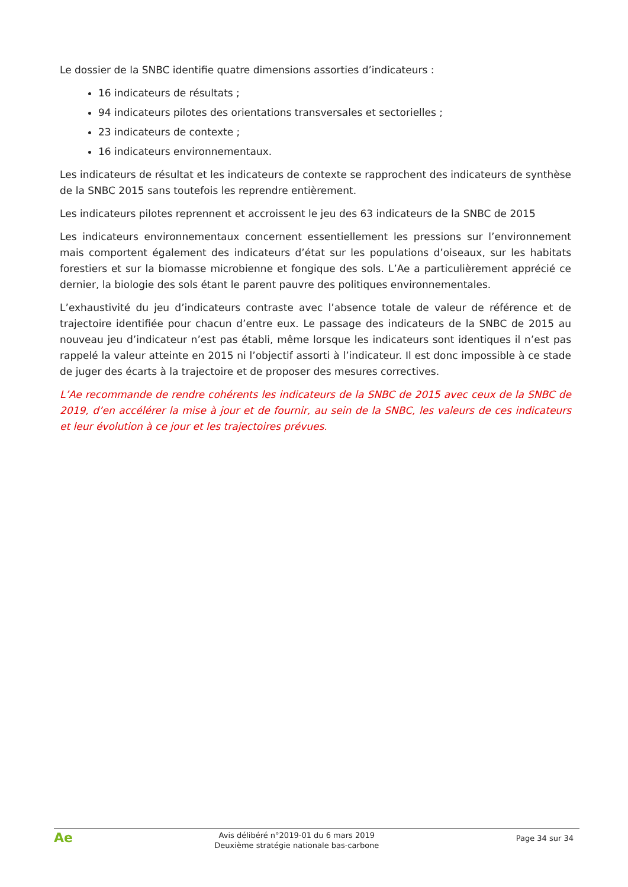Le dossier de la SNBC identifie quatre dimensions assorties d’indicateurs :
16 indicateurs de résultats ;
94 indicateurs pilotes des orientations transversales et sectorielles ;
23 indicateurs de contexte ;
16 indicateurs environnementaux.
Les indicateurs de résultat et les indicateurs de contexte se rapprochent des indicateurs de synthèse de la SNBC 2015 sans toutefois les reprendre entièrement.
Les indicateurs pilotes reprennent et accroissent le jeu des 63 indicateurs de la SNBC de 2015
Les indicateurs environnementaux concernent essentiellement les pressions sur l’environnement mais comportent également des indicateurs d’état sur les populations d’oiseaux, sur les habitats forestiers et sur la biomasse microbienne et fongique des sols. L’Ae a particulièrement apprécié ce dernier, la biologie des sols étant le parent pauvre des politiques environnementales.
L’exhaustivité du jeu d’indicateurs contraste avec l’absence totale de valeur de référence et de trajectoire identifiée pour chacun d’entre eux. Le passage des indicateurs de la SNBC de 2015 au nouveau jeu d’indicateur n’est pas établi, même lorsque les indicateurs sont identiques il n’est pas rappelé la valeur atteinte en 2015 ni l’objectif assorti à l’indicateur. Il est donc impossible à ce stade de juger des écarts à la trajectoire et de proposer des mesures correctives.
L’Ae recommande de rendre cohérents les indicateurs de la SNBC de 2015 avec ceux de la SNBC de 2019, d’en accélérer la mise à jour et de fournir, au sein de la SNBC, les valeurs de ces indicateurs et leur évolution à ce jour et les trajectoires prévues.
Ae
Avis délibéré n°2019-01 du 6 mars 2019
Deuxième stratégie nationale bas-carbone
Page 34 sur 34